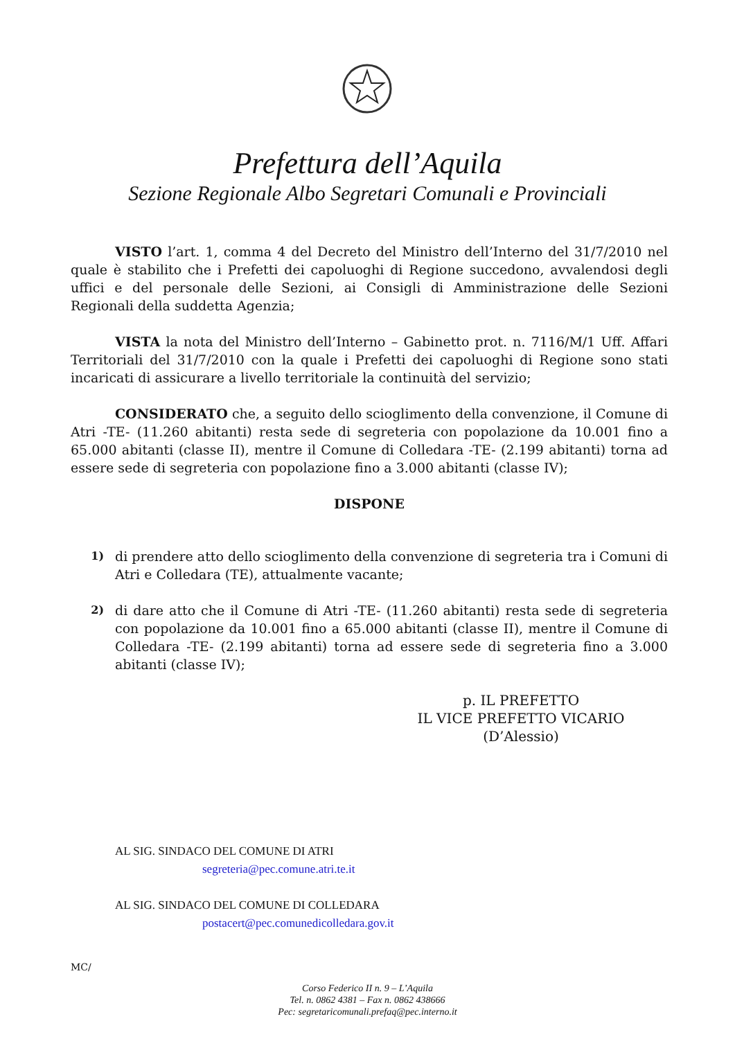Prefettura dell’Aquila
Sezione Regionale Albo Segretari Comunali e Provinciali
VISTO l’art. 1, comma 4 del Decreto del Ministro dell’Interno del 31/7/2010 nel quale è stabilito che i Prefetti dei capoluoghi di Regione succedono, avvalendosi degli uffici e del personale delle Sezioni, ai Consigli di Amministrazione delle Sezioni Regionali della suddetta Agenzia;
VISTA la nota del Ministro dell’Interno – Gabinetto prot. n. 7116/M/1 Uff. Affari Territoriali del 31/7/2010 con la quale i Prefetti dei capoluoghi di Regione sono stati incaricati di assicurare a livello territoriale la continuità del servizio;
CONSIDERATO che, a seguito dello scioglimento della convenzione, il Comune di Atri -TE- (11.260 abitanti) resta sede di segreteria con popolazione da 10.001 fino a 65.000 abitanti (classe II), mentre il Comune di Colledara -TE- (2.199 abitanti) torna ad essere sede di segreteria con popolazione fino a 3.000 abitanti (classe IV);
DISPONE
1) di prendere atto dello scioglimento della convenzione di segreteria tra i Comuni di Atri e Colledara (TE), attualmente vacante;
2) di dare atto che il Comune di Atri -TE- (11.260 abitanti) resta sede di segreteria con popolazione da 10.001 fino a 65.000 abitanti (classe II), mentre il Comune di Colledara -TE- (2.199 abitanti) torna ad essere sede di segreteria fino a 3.000 abitanti (classe IV);
p. IL PREFETTO
IL VICE PREFETTO VICARIO
(D’Alessio)
AL SIG. SINDACO DEL COMUNE DI ATRI
segreteria@pec.comune.atri.te.it
AL SIG. SINDACO DEL COMUNE DI COLLEDARA
postacert@pec.comunedicolledara.gov.it
MC/
Corso Federico II n. 9 – L’Aquila
Tel. n. 0862 4381 – Fax n. 0862 438666
Pec: segretaricomunali.prefaq@pec.interno.it